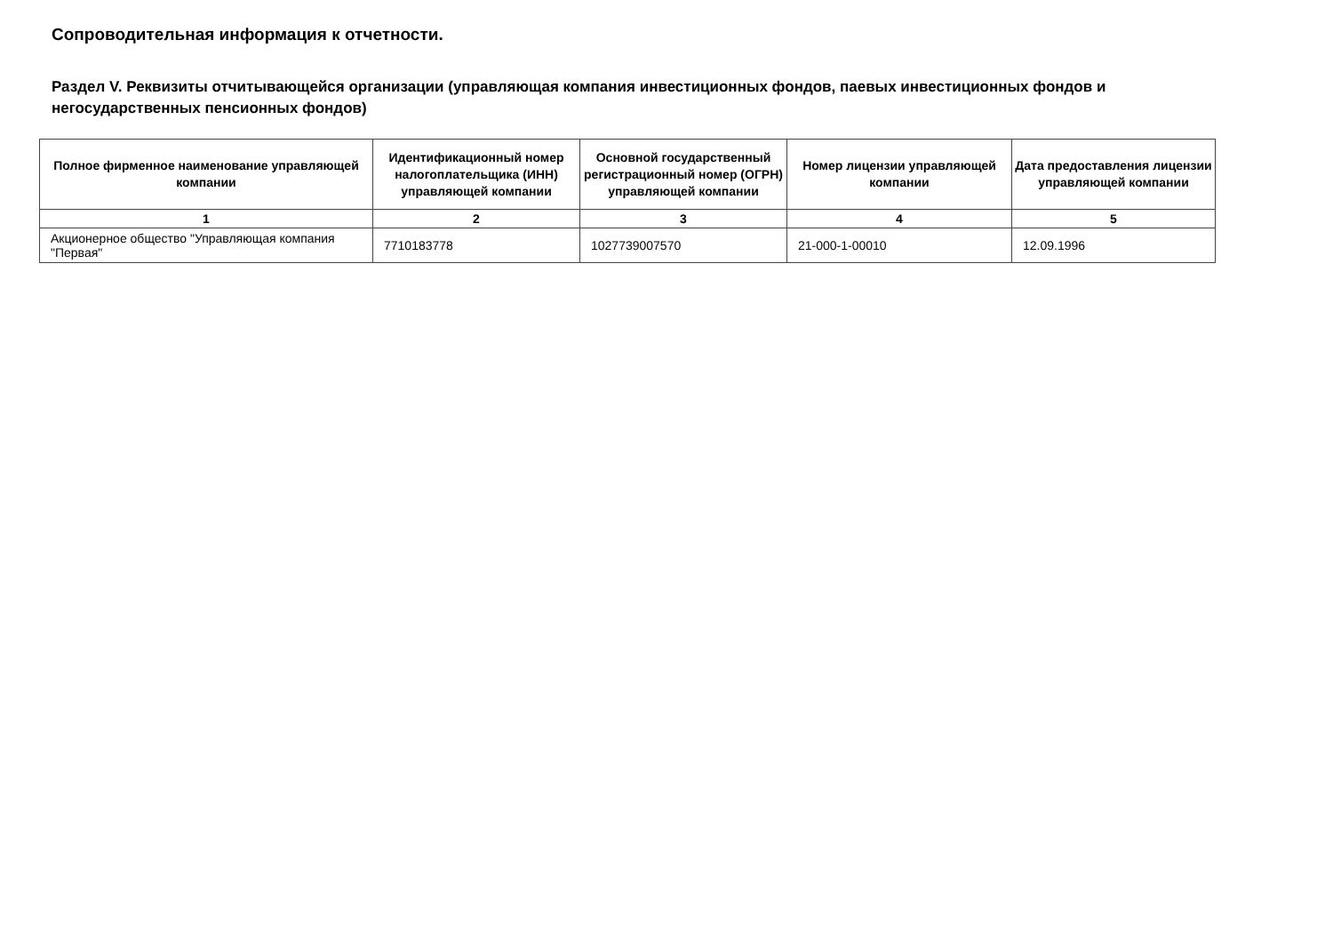Сопроводительная информация к отчетности.
Раздел V. Реквизиты отчитывающейся организации (управляющая компания инвестиционных фондов, паевых инвестиционных фондов и негосударственных пенсионных фондов)
| Полное фирменное наименование управляющей компании | Идентификационный номер налогоплательщика (ИНН) управляющей компании | Основной государственный регистрационный номер (ОГРН) управляющей компании | Номер лицензии управляющей компании | Дата предоставления лицензии управляющей компании |
| --- | --- | --- | --- | --- |
| 1 | 2 | 3 | 4 | 5 |
| Акционерное общество "Управляющая компания "Первая" | 7710183778 | 1027739007570 | 21-000-1-00010 | 12.09.1996 |